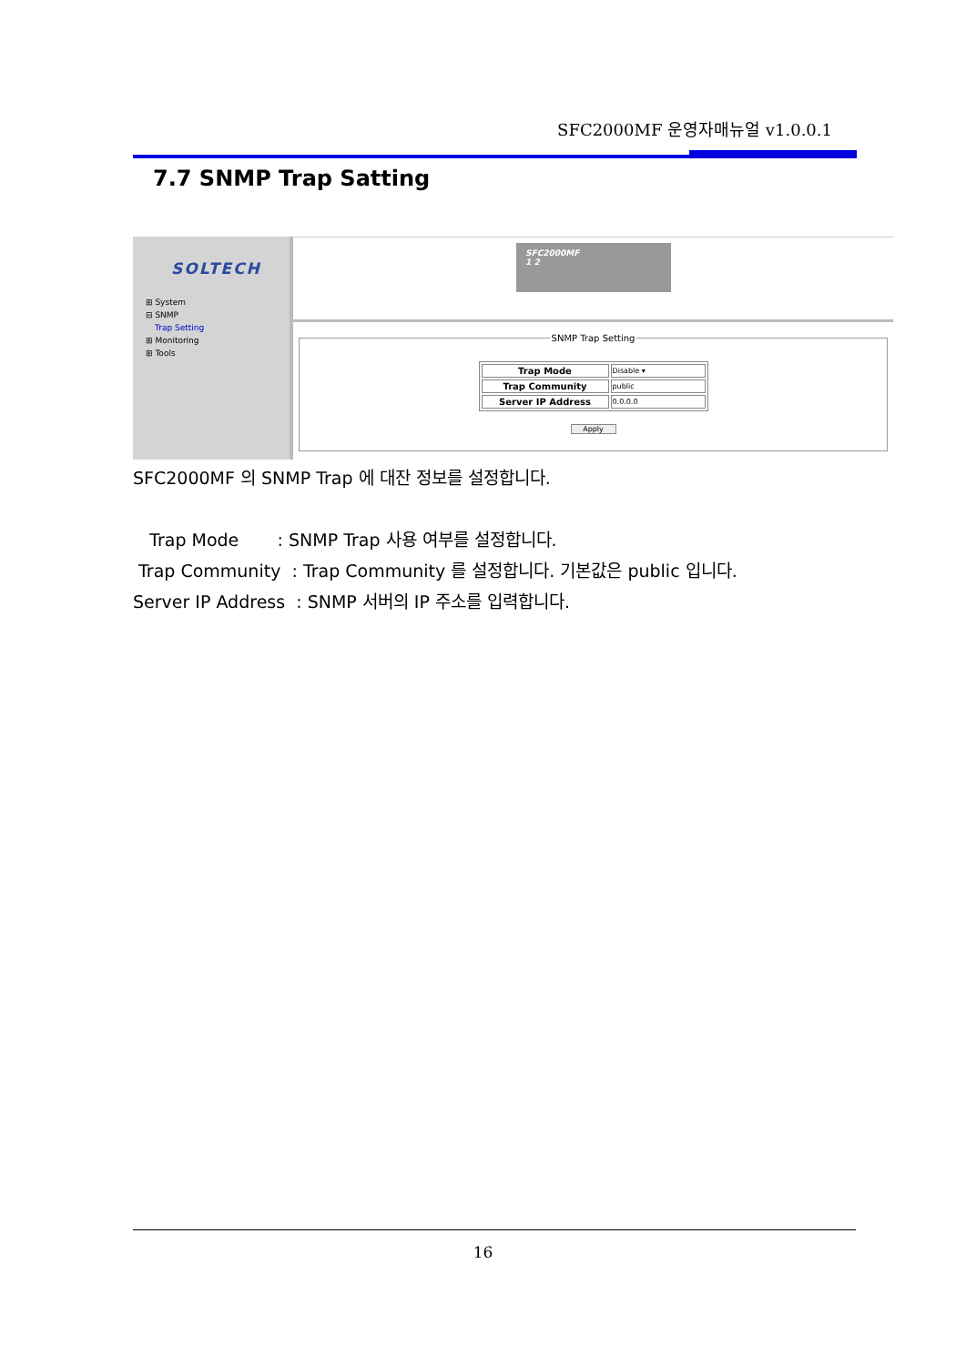SFC2000MF 운영자매뉴얼 v1.0.0.1
7.7 SNMP Trap Satting
SOLTECH
⊞ System
⊟ SNMP
Trap Setting
⊞ Monitoring
⊞ Tools
SFC2000MF
1 2
SNMP Trap Setting
| Trap Mode | Disable ▾ |
| Trap Community | public |
| Server IP Address | 0.0.0.0 |
Apply
SFC2000MF 의 SNMP Trap 에 대잔 정보를 설정합니다.
Trap Mode : SNMP Trap 사용 여부를 설정합니다.
Trap Community : Trap Community 를 설정합니다. 기본값은 public 입니다.
Server IP Address : SNMP 서버의 IP 주소를 입력합니다.
16